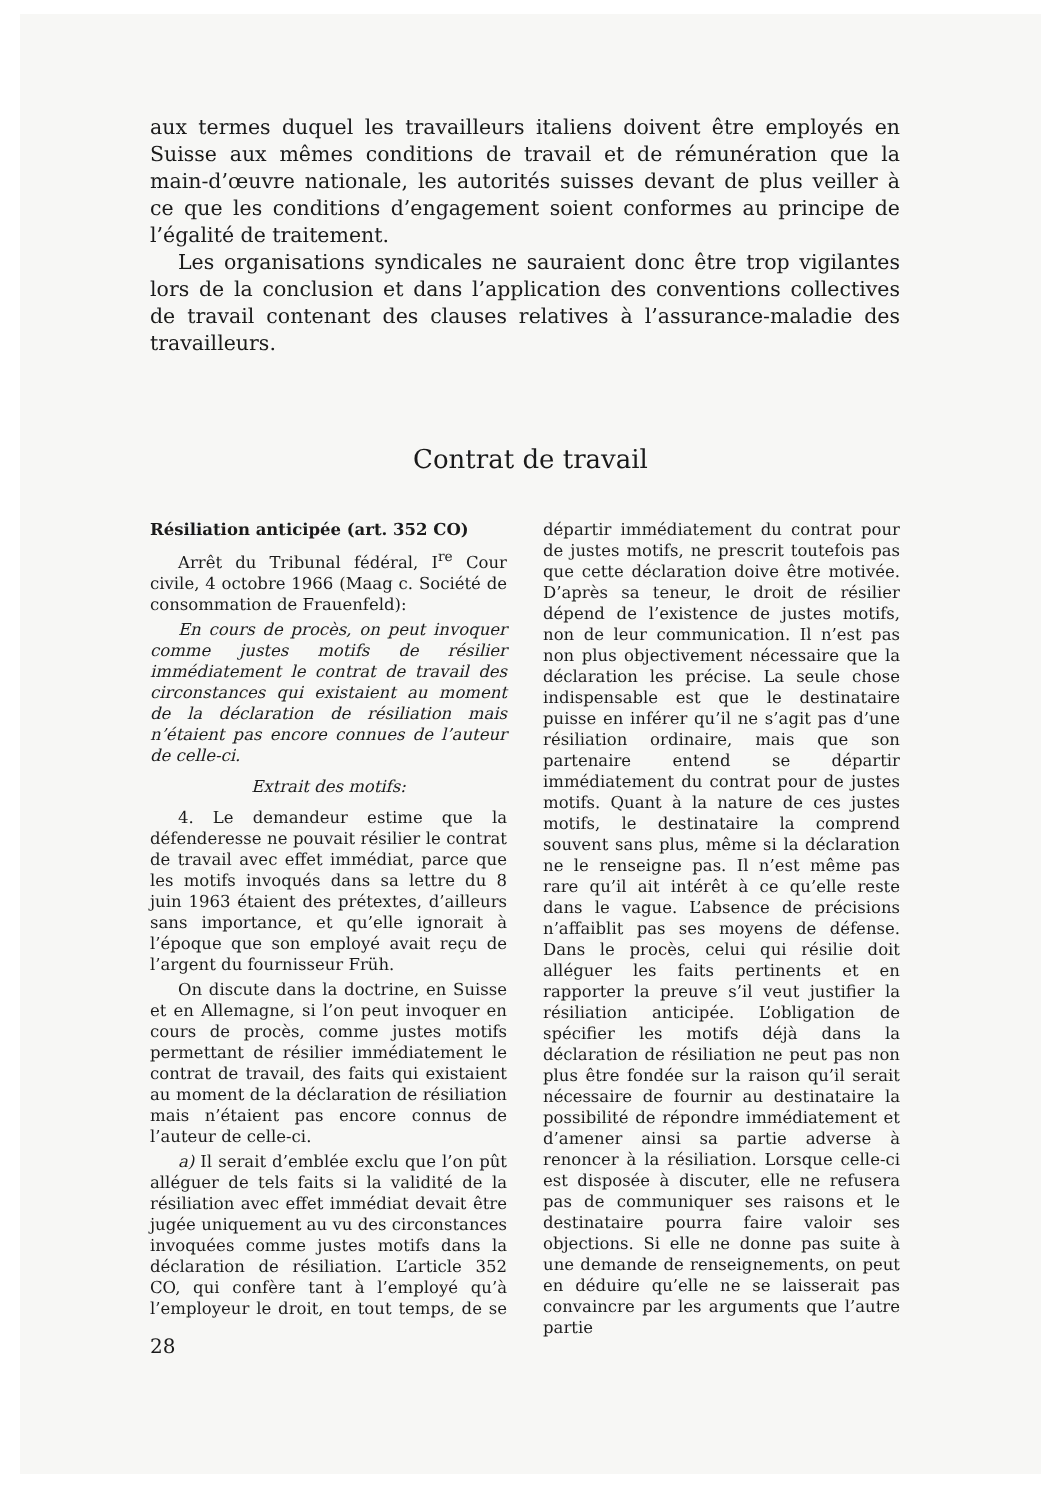aux termes duquel les travailleurs italiens doivent être employés en Suisse aux mêmes conditions de travail et de rémunération que la main-d’œuvre nationale, les autorités suisses devant de plus veiller à ce que les conditions d’engagement soient conformes au principe de l’égalité de traitement.
Les organisations syndicales ne sauraient donc être trop vigilantes lors de la conclusion et dans l’application des conventions collectives de travail contenant des clauses relatives à l’assurance-maladie des travailleurs.
Contrat de travail
Résiliation anticipée (art. 352 CO)
Arrêt du Tribunal fédéral, I<sup>re</sup> Cour civile, 4 octobre 1966 (Maag c. Société de consommation de Frauenfeld):
En cours de procès, on peut invoquer comme justes motifs de résilier immédiatement le contrat de travail des circonstances qui existaient au moment de la déclaration de résiliation mais n’étaient pas encore connues de l’auteur de celle-ci.
Extrait des motifs:
4. Le demandeur estime que la défenderesse ne pouvait résilier le contrat de travail avec effet immédiat, parce que les motifs invoqués dans sa lettre du 8 juin 1963 étaient des prétextes, d’ailleurs sans importance, et qu’elle ignorait à l’époque que son employé avait reçu de l’argent du fournisseur Früh.
On discute dans la doctrine, en Suisse et en Allemagne, si l’on peut invoquer en cours de procès, comme justes motifs permettant de résilier immédiatement le contrat de travail, des faits qui existaient au moment de la déclaration de résiliation mais n’étaient pas encore connus de l’auteur de celle-ci.
a) Il serait d’emblée exclu que l’on pût alléguer de tels faits si la validité de la résiliation avec effet immédiat devait être jugée uniquement au vu des circonstances invoquées comme justes motifs dans la déclaration de résiliation. L’article 352 CO, qui confère tant à l’employé qu’à l’employeur le droit, en tout temps, de se départir immédiatement du contrat pour de justes motifs, ne prescrit toutefois pas que cette déclaration doive être motivée. D’après sa teneur, le droit de résilier dépend de l’existence de justes motifs, non de leur communication. Il n’est pas non plus objectivement nécessaire que la déclaration les précise. La seule chose indispensable est que le destinataire puisse en inférer qu’il ne s’agit pas d’une résiliation ordinaire, mais que son partenaire entend se départir immédiatement du contrat pour de justes motifs. Quant à la nature de ces justes motifs, le destinataire la comprend souvent sans plus, même si la déclaration ne le renseigne pas. Il n’est même pas rare qu’il ait intérêt à ce qu’elle reste dans le vague. L’absence de précisions n’affaiblit pas ses moyens de défense. Dans le procès, celui qui résilie doit alléguer les faits pertinents et en rapporter la preuve s’il veut justifier la résiliation anticipée. L’obligation de spécifier les motifs déjà dans la déclaration de résiliation ne peut pas non plus être fondée sur la raison qu’il serait nécessaire de fournir au destinataire la possibilité de répondre immédiatement et d’amener ainsi sa partie adverse à renoncer à la résiliation. Lorsque celle-ci est disposée à discuter, elle ne refusera pas de communiquer ses raisons et le destinataire pourra faire valoir ses objections. Si elle ne donne pas suite à une demande de renseignements, on peut en déduire qu’elle ne se laisserait pas convaincre par les arguments que l’autre partie
28